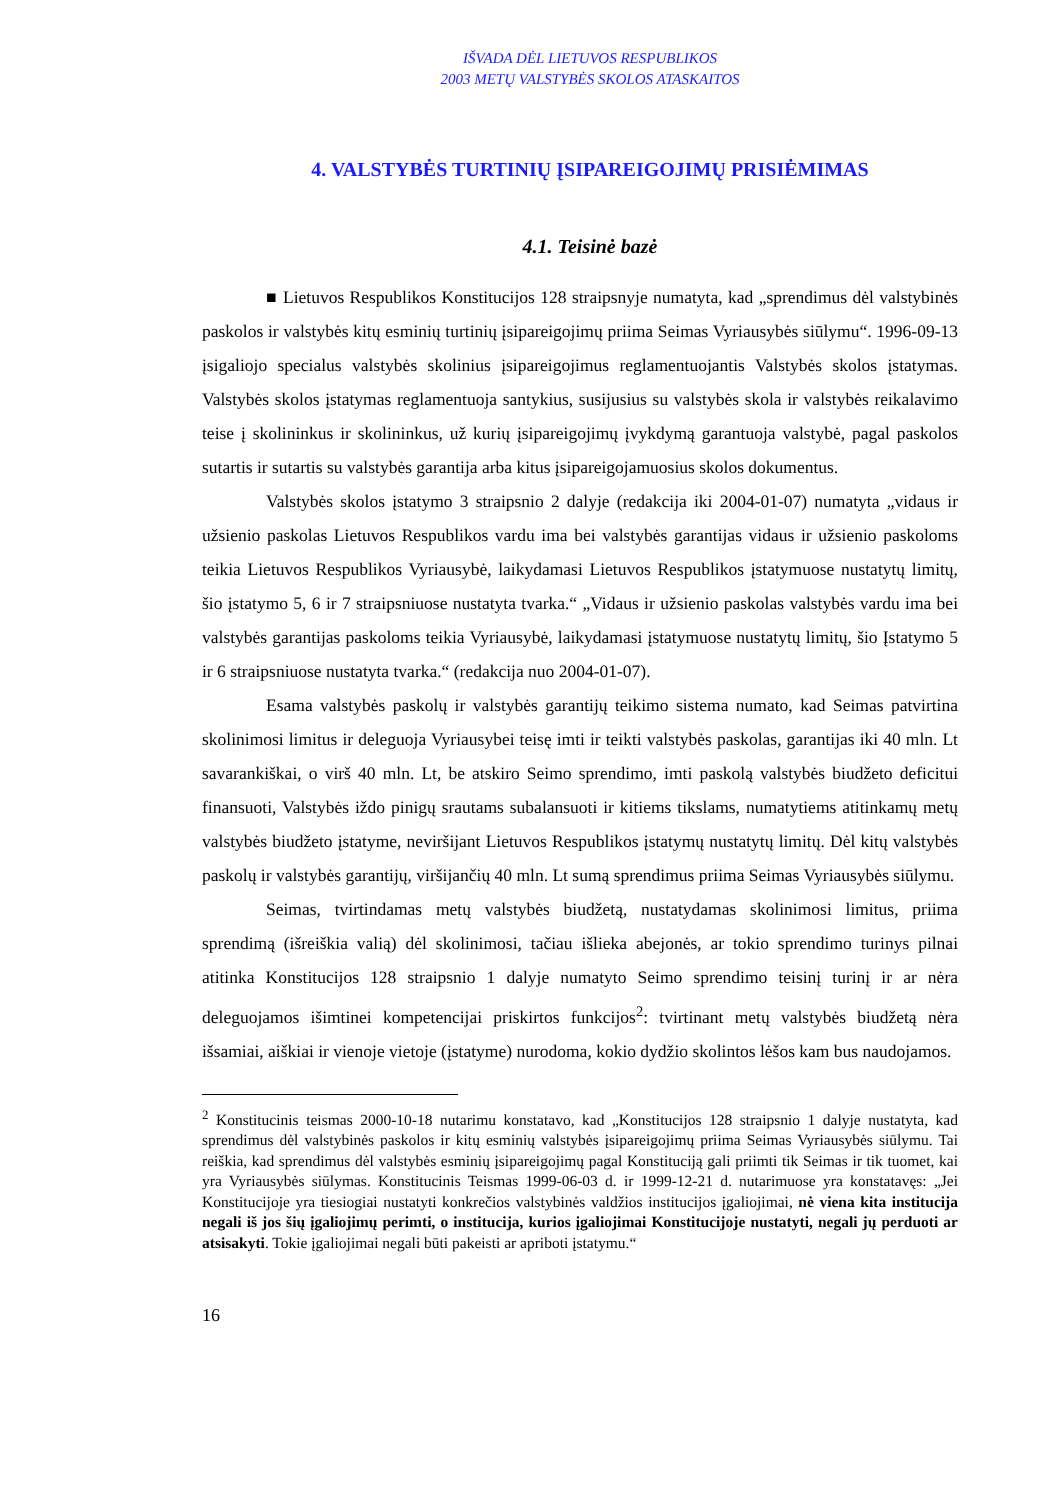IŠVADA DĖL LIETUVOS RESPUBLIKOS
2003 METŲ VALSTYBĖS SKOLOS ATASKAITOS
4. VALSTYBĖS TURTINIŲ ĮSIPAREIGOJIMŲ PRISIĖMIMAS
4.1. Teisinė bazė
■ Lietuvos Respublikos Konstitucijos 128 straipsnyje numatyta, kad „sprendimus dėl valstybinės paskolos ir valstybės kitų esminių turtinių įsipareigojimų priima Seimas Vyriausybės siūlymu“. 1996-09-13 įsigaliojo specialus valstybės skolinius įsipareigojimus reglamentuojantis Valstybės skolos įstatymas. Valstybės skolos įstatymas reglamentuoja santykius, susijusius su valstybės skola ir valstybės reikalavimo teise į skolininkus ir skolininkus, už kurių įsipareigojimų įvykdymą garantuoja valstybė, pagal paskolos sutartis ir sutartis su valstybės garantija arba kitus įsipareigojamuosius skolos dokumentus.
Valstybės skolos įstatymo 3 straipsnio 2 dalyje (redakcija iki 2004-01-07) numatyta „vidaus ir užsienio paskolas Lietuvos Respublikos vardu ima bei valstybės garantijas vidaus ir užsienio paskoloms teikia Lietuvos Respublikos Vyriausybė, laikydamasi Lietuvos Respublikos įstatymuose nustatytų limitų, šio įstatymo 5, 6 ir 7 straipsniuose nustatyta tvarka.“ „Vidaus ir užsienio paskolas valstybės vardu ima bei valstybės garantijas paskoloms teikia Vyriausybė, laikydamasi įstatymuose nustatytų limitų, šio Įstatymo 5 ir 6 straipsniuose nustatyta tvarka.“ (redakcija nuo 2004-01-07).
Esama valstybės paskolų ir valstybės garantijų teikimo sistema numato, kad Seimas patvirtina skolinimosi limitus ir deleguoja Vyriausybei teisę imti ir teikti valstybės paskolas, garantijas iki 40 mln. Lt savarankiškai, o virš 40 mln. Lt, be atskiro Seimo sprendimo, imti paskolą valstybės biudžeto deficitui finansuoti, Valstybės iždo pinigų srautams subalansuoti ir kitiems tikslams, numatytiems atitinkamų metų valstybės biudžeto įstatyme, neviršijant Lietuvos Respublikos įstatymų nustatytų limitų. Dėl kitų valstybės paskolų ir valstybės garantijų, viršijančių 40 mln. Lt sumą sprendimus priima Seimas Vyriausybės siūlymu.
Seimas, tvirtindamas metų valstybės biudžetą, nustatydamas skolinimosi limitus, priima sprendimą (išreiškia valią) dėl skolinimosi, tačiau išlieka abejonės, ar tokio sprendimo turinys pilnai atitinka Konstitucijos 128 straipsnio 1 dalyje numatyto Seimo sprendimo teisinį turinį ir ar nėra deleguojamos išimtinei kompetencijai priskirtos funkcijos<sup>2</sup>: tvirtinant metų valstybės biudžetą nėra išsamiai, aiškiai ir vienoje vietoje (įstatyme) nurodoma, kokio dydžio skolintos lėšos kam bus naudojamos.
<sup>2</sup> Konstitucinis teismas 2000-10-18 nutarimu konstatavo, kad „Konstitucijos 128 straipsnio 1 dalyje nustatyta, kad sprendimus dėl valstybinės paskolos ir kitų esminių valstybės įsipareigojimų priima Seimas Vyriausybės siūlymu. Tai reiškia, kad sprendimus dėl valstybės esminių įsipareigojimų pagal Konstituciją gali priimti tik Seimas ir tik tuomet, kai yra Vyriausybės siūlymas. Konstitucinis Teismas 1999-06-03 d. ir 1999-12-21 d. nutarimuose yra konstatavęs: „Jei Konstitucijoje yra tiesiogiai nustatyti konkrečios valstybinės valdžios institucijos įgaliojimai, nė viena kita institucija negali iš jos šių įgaliojimų perimti, o institucija, kurios įgaliojimai Konstitucijoje nustatyti, negali jų perduoti ar atsisakyti. Tokie įgaliojimai negali būti pakeisti ar apriboti įstatymu.“
16